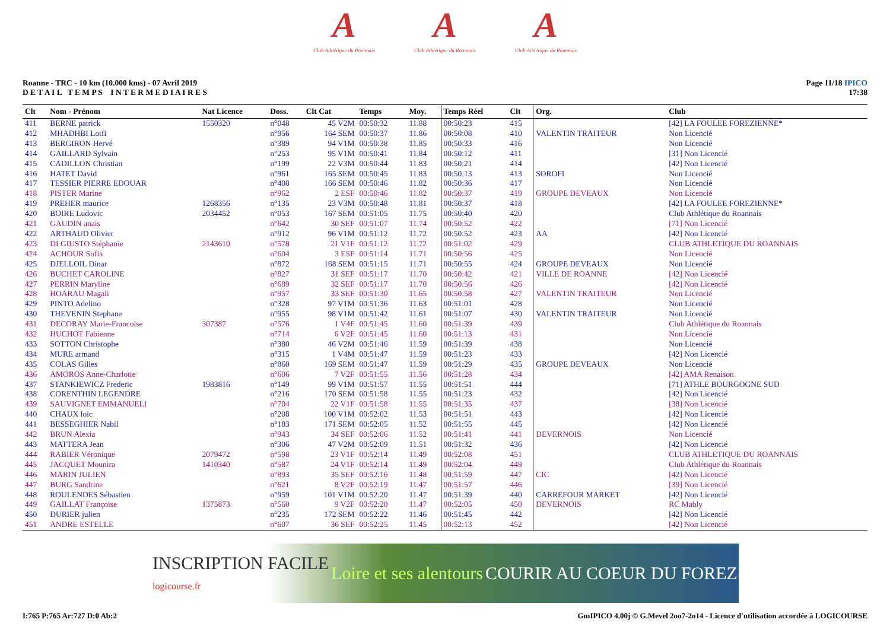A
Club Athlétique du Roannais
A
Club Athlétique du Roannais
A
Club Athlétique du Roannais
Roanne - TRC - 10 km (10.000 kms) - 07 Avril 2019
D E T A I L T E M P S I N T E R M E D I A I R E S
Page 11/18 IPICO
17:38
| Clt | Nom - Prénom | Nat Licence | Doss. | Clt Cat | Temps | Moy. | Temps Réel | Clt | Org. | Club |
| --- | --- | --- | --- | --- | --- | --- | --- | --- | --- | --- |
| 411 | BERNE patrick | 1550320 | n°048 | 45 V2M | 00:50:32 | 11.88 | 00:50:23 | 415 | | [42] LA FOULEE FOREZIENNE* |
| 412 | MHADHBI Lotfi | | n°956 | 164 SEM | 00:50:37 | 11.86 | 00:50:08 | 410 | VALENTIN TRAITEUR | Non Licencié |
| 413 | BERGIRON Hervé | | n°389 | 94 V1M | 00:50:38 | 11.85 | 00:50:33 | 416 | | Non Licencié |
| 414 | GAILLARD Sylvain | | n°253 | 95 V1M | 00:50:41 | 11.84 | 00:50:12 | 411 | | [31] Non Licencié |
| 415 | CADILLON Christian | | n°199 | 22 V3M | 00:50:44 | 11.83 | 00:50:21 | 414 | | [42] Non Licencié |
| 416 | HATET David | | n°961 | 165 SEM | 00:50:45 | 11.83 | 00:50:13 | 413 | SOROFI | Non Licencié |
| 417 | TESSIER PIERRE EDOUAR | | n°408 | 166 SEM | 00:50:46 | 11.82 | 00:50:36 | 417 | | Non Licencié |
| 418 | PISTER Marine | | n°962 | 2 ESF | 00:50:46 | 11.82 | 00:50:37 | 419 | GROUPE DEVEAUX | Non Licencié |
| 419 | PREHER maurice | 1268356 | n°135 | 23 V3M | 00:50:48 | 11.81 | 00:50:37 | 418 | | [42] LA FOULEE FOREZIENNE* |
| 420 | BOIRE Ludovic | 2034452 | n°053 | 167 SEM | 00:51:05 | 11.75 | 00:50:40 | 420 | | Club Athlétique du Roannais |
| 421 | GAUDIN anais | | n°642 | 30 SEF | 00:51:07 | 11.74 | 00:50:52 | 422 | | [71] Non Licencié |
| 422 | ARTHAUD Olivier | | n°912 | 96 V1M | 00:51:12 | 11.72 | 00:50:52 | 423 | AA | [42] Non Licencié |
| 423 | DI GIUSTO Stéphanie | 2143610 | n°578 | 21 V1F | 00:51:12 | 11.72 | 00:51:02 | 429 | | CLUB ATHLETIQUE DU ROANNAIS |
| 424 | ACHOUR Sofia | | n°604 | 3 ESF | 00:51:14 | 11.71 | 00:50:56 | 425 | | Non Licencié |
| 425 | DJELLOIL Dinar | | n°872 | 168 SEM | 00:51:15 | 11.71 | 00:50:55 | 424 | GROUPE DEVEAUX | Non Licencié |
| 426 | BUCHET CAROLINE | | n°827 | 31 SEF | 00:51:17 | 11.70 | 00:50:42 | 421 | VILLE DE ROANNE | [42] Non Licencié |
| 427 | PERRIN Maryline | | n°689 | 32 SEF | 00:51:17 | 11.70 | 00:50:56 | 426 | | [42] Non Licencié |
| 428 | HOARAU Magali | | n°957 | 33 SEF | 00:51:30 | 11.65 | 00:50:58 | 427 | VALENTIN TRAITEUR | Non Licencié |
| 429 | PINTO Adelino | | n°328 | 97 V1M | 00:51:36 | 11.63 | 00:51:01 | 428 | | Non Licencié |
| 430 | THEVENIN Stephane | | n°955 | 98 V1M | 00:51:42 | 11.61 | 00:51:07 | 430 | VALENTIN TRAITEUR | Non Licencié |
| 431 | DECORAY Marie-Francoise | 307387 | n°576 | 1 V4F | 00:51:45 | 11.60 | 00:51:39 | 439 | | Club Athlétique du Roannais |
| 432 | HUCHOT Fabienne | | n°714 | 6 V2F | 00:51:45 | 11.60 | 00:51:13 | 431 | | Non Licencié |
| 433 | SOTTON Christophe | | n°380 | 46 V2M | 00:51:46 | 11.59 | 00:51:39 | 438 | | Non Licencié |
| 434 | MURE armand | | n°315 | 1 V4M | 00:51:47 | 11.59 | 00:51:23 | 433 | | [42] Non Licencié |
| 435 | COLAS Gilles | | n°860 | 169 SEM | 00:51:47 | 11.59 | 00:51:29 | 435 | GROUPE DEVEAUX | Non Licencié |
| 436 | AMOROS Anne-Charlotte | | n°606 | 7 V2F | 00:51:55 | 11.56 | 00:51:28 | 434 | | [42] AMA Renaison |
| 437 | STANKIEWICZ Frederic | 1983816 | n°149 | 99 V1M | 00:51:57 | 11.55 | 00:51:51 | 444 | | [71] ATHLE BOURGOGNE SUD |
| 438 | CORENTHIN LEGENDRE | | n°216 | 170 SEM | 00:51:58 | 11.55 | 00:51:23 | 432 | | [42] Non Licencié |
| 439 | SAUVIGNET EMMANUELI | | n°704 | 22 V1F | 00:51:58 | 11.55 | 00:51:35 | 437 | | [38] Non Licencié |
| 440 | CHAUX loic | | n°208 | 100 V1M | 00:52:02 | 11.53 | 00:51:51 | 443 | | [42] Non Licencié |
| 441 | BESSEGHIER Nabil | | n°183 | 171 SEM | 00:52:05 | 11.52 | 00:51:55 | 445 | | [42] Non Licencié |
| 442 | BRUN Alexia | | n°943 | 34 SEF | 00:52:06 | 11.52 | 00:51:41 | 441 | DEVERNOIS | Non Licencié |
| 443 | MATTERA Jean | | n°306 | 47 V2M | 00:52:09 | 11.51 | 00:51:32 | 436 | | [42] Non Licencié |
| 444 | RABIER Véronique | 2079472 | n°598 | 23 V1F | 00:52:14 | 11.49 | 00:52:08 | 451 | | CLUB ATHLETIQUE DU ROANNAIS |
| 445 | JACQUET Mounira | 1410340 | n°587 | 24 V1F | 00:52:14 | 11.49 | 00:52:04 | 449 | | Club Athlétique du Roannais |
| 446 | MARIN JULIEN | | n°893 | 35 SEF | 00:52:16 | 11.48 | 00:51:59 | 447 | CIC | [42] Non Licencié |
| 447 | BURG Sandrine | | n°621 | 8 V2F | 00:52:19 | 11.47 | 00:51:57 | 446 | | [39] Non Licencié |
| 448 | ROULENDES Sébastien | | n°959 | 101 V1M | 00:52:20 | 11.47 | 00:51:39 | 440 | CARREFOUR MARKET | [42] Non Licencié |
| 449 | GAILLAT Françoise | 1375873 | n°560 | 9 V2F | 00:52:20 | 11.47 | 00:52:05 | 450 | DEVERNOIS | RC Mably |
| 450 | DURIER julien | | n°235 | 172 SEM | 00:52:22 | 11.46 | 00:51:45 | 442 | | [42] Non Licencié |
| 451 | ANDRE ESTELLE | | n°607 | 36 SEF | 00:52:25 | 11.45 | 00:52:13 | 452 | | [42] Non Licencié |
INSCRIPTION FACILE
logicourse.fr Loire et ses alentours COURIR AU COEUR DU FOREZ
I:765 P:765 Ar:727 D:0 Ab:2 GmIPICO 4.00j © G.Mevel 2oo7-2o14 - Licence d'utilisation accordée à LOGICOURSE